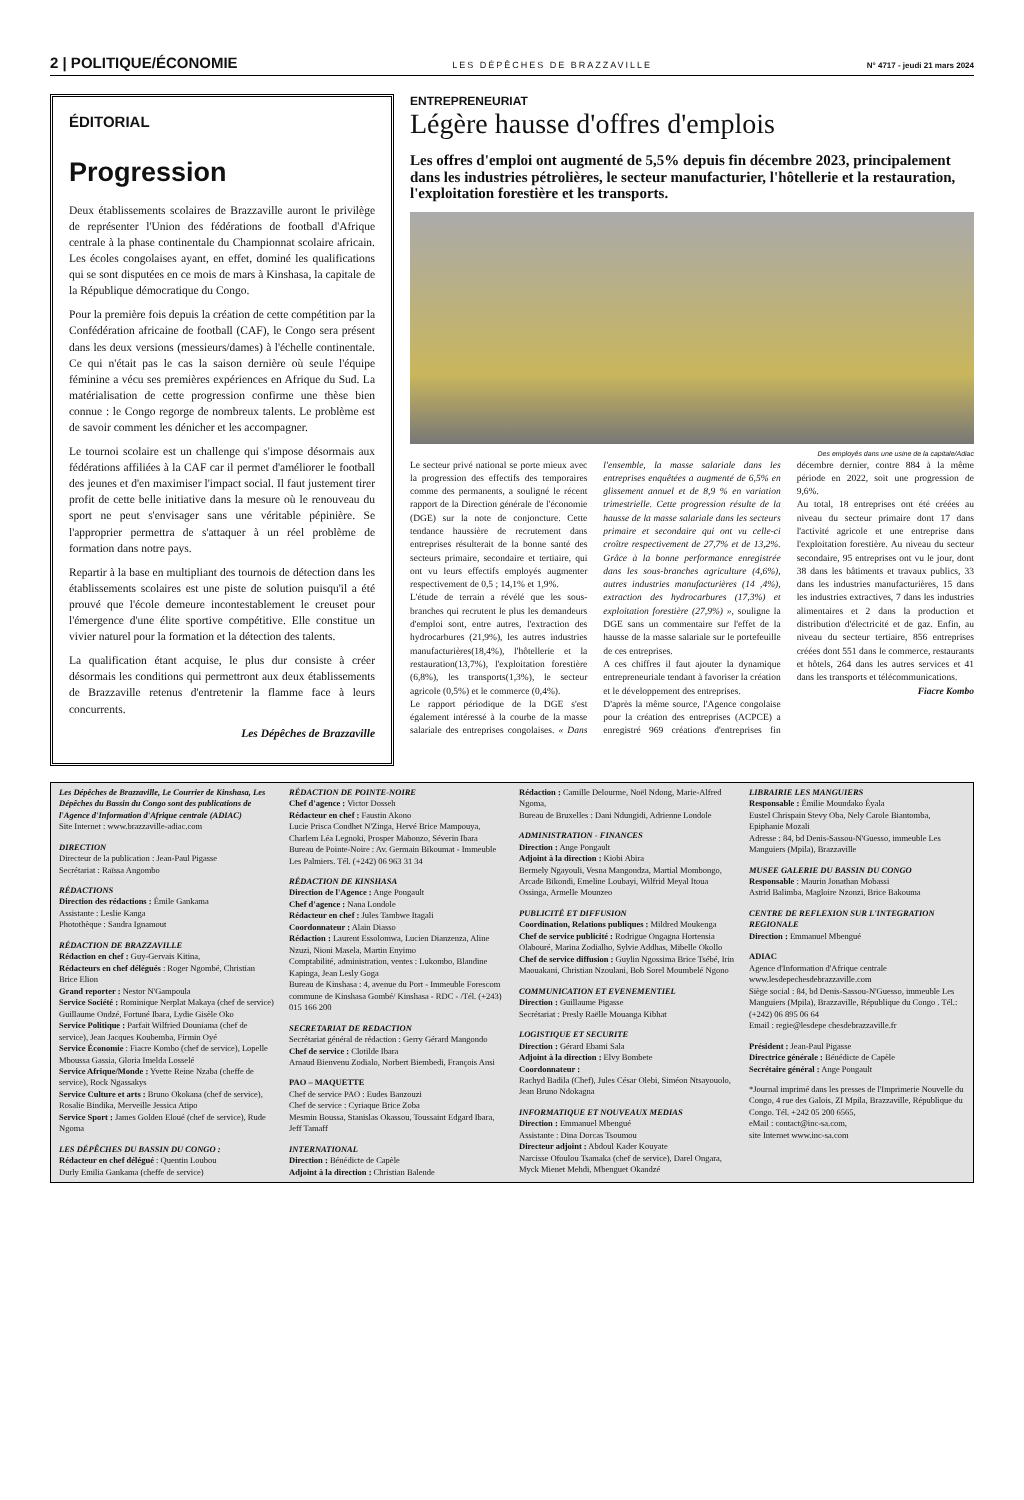2 | POLITIQUE/ÉCONOMIE LES DÉPÊCHES DE BRAZZAVILLE N° 4717 - jeudi 21 mars 2024
ÉDITORIAL
Progression
Deux établissements scolaires de Brazzaville auront le privilège de représenter l'Union des fédérations de football d'Afrique centrale à la phase continentale du Championnat scolaire africain. Les écoles congolaises ayant, en effet, dominé les qualifications qui se sont disputées en ce mois de mars à Kinshasa, la capitale de la République démocratique du Congo.
Pour la première fois depuis la création de cette compétition par la Confédération africaine de football (CAF), le Congo sera présent dans les deux versions (messieurs/dames) à l'échelle continentale. Ce qui n'était pas le cas la saison dernière où seule l'équipe féminine a vécu ses premières expériences en Afrique du Sud. La matérialisation de cette progression confirme une thèse bien connue : le Congo regorge de nombreux talents. Le problème est de savoir comment les dénicher et les accompagner.
Le tournoi scolaire est un challenge qui s'impose désormais aux fédérations affiliées à la CAF car il permet d'améliorer le football des jeunes et d'en maximiser l'impact social. Il faut justement tirer profit de cette belle initiative dans la mesure où le renouveau du sport ne peut s'envisager sans une véritable pépinière. Se l'approprier permettra de s'attaquer à un réel problème de formation dans notre pays.
Repartir à la base en multipliant des tournois de détection dans les établissements scolaires est une piste de solution puisqu'il a été prouvé que l'école demeure incontestablement le creuset pour l'émergence d'une élite sportive compétitive. Elle constitue un vivier naturel pour la formation et la détection des talents.
La qualification étant acquise, le plus dur consiste à créer désormais les conditions qui permettront aux deux établissements de Brazzaville retenus d'entretenir la flamme face à leurs concurrents.
Les Dépêches de Brazzaville
ENTREPRENEURIAT
Légère hausse d'offres d'emplois
Les offres d'emploi ont augmenté de 5,5% depuis fin décembre 2023, principalement dans les industries pétrolières, le secteur manufacturier, l'hôtellerie et la restauration, l'exploitation forestière et les transports.
Des employés dans une usine de la capitale/Adiac
Le secteur privé national se porte mieux avec la progression des effectifs des temporaires comme des permanents, a souligné le récent rapport de la Direction générale de l'économie (DGE) sur la note de conjoncture. Cette tendance haussière de recrutement dans entreprises résulterait de la bonne santé des secteurs primaire, secondaire et tertiaire, qui ont vu leurs effectifs employés augmenter respectivement de 0,5 ; 14,1% et 1,9%.
L'étude de terrain a révélé que les sous-branches qui recrutent le plus les demandeurs d'emploi sont, entre autres, l'extraction des hydrocarbures (21,9%), les autres industries manufacturières(18,4%), l'hôtellerie et la restauration(13,7%), l'exploitation forestière (6,8%), les transports(1,3%), le secteur agricole (0,5%) et le commerce (0,4%).
Le rapport périodique de la DGE s'est également intéressé à la courbe de la masse salariale des entreprises congolaises. « Dans l'ensemble, la masse salariale dans les entreprises enquêtées a augmenté de 6,5% en glissement annuel et de 8,9 % en variation trimestrielle. Cette progression résulte de la hausse de la masse salariale dans les secteurs primaire et secondaire qui ont vu celle-ci croître respectivement de 27,7% et de 13,2%. Grâce à la bonne performance enregistrée dans les sous-branches agriculture (4,6%), autres industries manufacturières (14 ,4%), extraction des hydrocarbures (17,3%) et exploitation forestière (27,9%) », souligne la DGE sans un commentaire sur l'effet de la hausse de la masse salariale sur le portefeuille de ces entreprises.
A ces chiffres il faut ajouter la dynamique entrepreneuriale tendant à favoriser la création et le développement des entreprises.
D'après la même source, l'Agence congolaise pour la création des entreprises (ACPCE) a enregistré 969 créations d'entreprises fin décembre dernier, contre 884 à la même période en 2022, soit une progression de 9,6%.
Au total, 18 entreprises ont été créées au niveau du secteur primaire dont 17 dans l'activité agricole et une entreprise dans l'exploitation forestière. Au niveau du secteur secondaire, 95 entreprises ont vu le jour, dont 38 dans les bâtiments et travaux publics, 33 dans les industries manufacturières, 15 dans les industries extractives, 7 dans les industries alimentaires et 2 dans la production et distribution d'électricité et de gaz. Enfin, au niveau du secteur tertiaire, 856 entreprises créées dont 551 dans le commerce, restaurants et hôtels, 264 dans les autres services et 41 dans les transports et télécommunications.
Fiacre Kombo
Les Dépêches de Brazzaville, Le Courrier de Kinshasa, Les Dépêches du Bassin du Congo sont des publications de l'Agence d'Information d'Afrique centrale (ADIAC)
Site Internet : www.brazzaville-adiac.com
DIRECTION
Directeur de la publication : Jean-Paul Pigasse
Secrétariat : Raïssa Angombo
RÉDACTIONS
Direction des rédactions : Émile Gankama
Assistante : Leslie Kanga
Photothèque : Sandra Ignamout
RÉDACTION DE BRAZZAVILLE
Rédaction en chef : Guy-Gervais Kitina,
Rédacteurs en chef délégués : Roger Ngombé, Christian Brice Elion
Grand reporter : Nestor N'Gampoula
Service Société : Rominique Nerplat Makaya (chef de service) Guillaume Ondzé, Fortuné Ibara, Lydie Gisèle Oko
Service Politique : Parfait Wilfried Douniama (chef de service), Jean Jacques Koubemba, Firmin Oyé
Service Économie : Fiacre Kombo (chef de service), Lopelle Mboussa Gassia, Gloria Imelda Losselé
Service Afrique/Monde : Yvette Reine Nzaba (cheffe de service), Rock Ngassakys
Service Culture et arts : Bruno Okokana (chef de service), Rosalie Bindika, Merveille Jessica Atipo
Service Sport : James Golden Eloué (chef de service), Rude Ngoma
LES DÉPÊCHES DU BASSIN DU CONGO :
Rédacteur en chef délégué : Quentin Loubou
Durly Emilia Gankama (cheffe de service)
RÉDACTION DE POINTE-NOIRE
Chef d'agence : Victor Dosseh
Rédacteur en chef : Faustin Akono
Lucie Prisca Condhet N'Zinga, Hervé Brice Mampouya, Charlem Léa Legnoki, Prosper Mabonzo, Séverin Ibara
Bureau de Pointe-Noire : Av. Germain Bikoumat - Immeuble Les Palmiers. Tél. (+242) 06 963 31 34
RÉDACTION DE KINSHASA
Direction de l'Agence : Ange Pongault
Chef d'agence : Nana Londole
Rédacteur en chef : Jules Tambwe Itagali
Coordonnateur : Alain Diasso
Rédaction : Laurent Essolomwa, Lucien Dianzenza, Aline Nzuzi, Nioni Masela, Martin Enyimo
Comptabilité, administration, ventes : Lukombo, Blandine Kapinga, Jean Lesly Goga
Bureau de Kinshasa : 4, avenue du Port - Immeuble Forescom commune de Kinshasa Gombé/ Kinshasa - RDC - /Tél. (+243) 015 166 200
SECRETARIAT DE REDACTION
Secrétariat général de rédaction : Gerry Gérard Mangondo
Chef de service : Clotilde Ibara
Arnaud Bienvenu Zodialo, Norbert Biembedi, François Ansi
PAO – MAQUETTE
Chef de service PAO : Eudes Banzouzi
Chef de service : Cyriaque Brice Zoba
Mesmin Boussa, Stanislas Okassou, Toussaint Edgard Ibara, Jeff Tamaff
INTERNATIONAL
Direction : Bénédicte de Capèle
Adjoint à la direction : Christian Balende
Rédaction : Camille Delourme, Noël Ndong, Marie-Alfred Ngoma,
Bureau de Bruxelles : Dani Ndungidi, Adrienne Londole
ADMINISTRATION - FINANCES
Direction : Ange Pongault
Adjoint à la direction : Kiobi Abira
Bermely Ngayouli, Vesna Mangondza, Martial Mombongo, Arcade Bikondi, Emeline Loubayi, Wilfrid Meyal Itoua Ossinga, Armelle Mounzeo
PUBLICITÉ ET DIFFUSION
Coordination, Relations publiques : Mildred Moukenga
Chef de service publicité : Rodrigue Ongagna Hortensia Olabouré, Marina Zodialho, Sylvie Addhas, Mibelle Okollo
Chef de service diffusion : Guylin Ngossima Brice Tsébé, Irin Maouakani, Christian Nzoulani, Bob Sorel Moumbelé Ngono
COMMUNICATION ET EVENEMENTIEL
Direction : Guillaume Pigasse
Secrétariat : Presly Raëlle Mouanga Kibhat
LOGISTIQUE ET SECURITE
Direction : Gérard Ebami Sala
Adjoint à la direction : Elvy Bombete
Coordonnateur :
Rachyd Badila (Chef), Jules César Olebi, Siméon Ntsayouolo, Jean Bruno Ndokagna
INFORMATIQUE ET NOUVEAUX MEDIAS
Direction : Emmanuel Mbengué
Assistante : Dina Dorcas Tsoumou
Directeur adjoint : Abdoul Kader Kouyate
Narcisse Ofoulou Tsamaka (chef de service), Darel Ongara, Myck Mienet Mehdi, Mbenguet Okandzé
LIBRAIRIE LES MANGUIERS
Responsable : Émilie Moundako Éyala
Eustel Chrispain Stevy Oba, Nely Carole Biantomba, Epiphanie Mozali
Adresse : 84, bd Denis-Sassou-N'Guesso, immeuble Les Manguiers (Mpila), Brazzaville
MUSEE GALERIE DU BASSIN DU CONGO
Responsable : Maurin Jonathan Mobassi
Astrid Balimba, Magloire Nzonzi, Brice Bakouma
CENTRE DE REFLEXION SUR L'INTEGRATION REGIONALE
Direction : Emmanuel Mbengué
ADIAC
Agence d'Information d'Afrique centrale
www.lesdepechesdebrazzaville.com
Siège social : 84, bd Denis-Sassou-N'Guesso, immeuble Les Manguiers (Mpila), Brazzaville, République du Congo . Tél.: (+242) 06 895 06 64
Email : regie@lesdepe chesdebrazzaville.fr
Président : Jean-Paul Pigasse
Directrice générale : Bénédicte de Capèle
Secrétaire général : Ange Pongault
*Journal imprimé dans les presses de l'Imprimerie Nouvelle du Congo, 4 rue des Galois, ZI Mpila, Brazzaville, République du Congo. Tél. +242 05 200 6565,
eMail : contact@inc-sa.com,
site Internet www.inc-sa.com